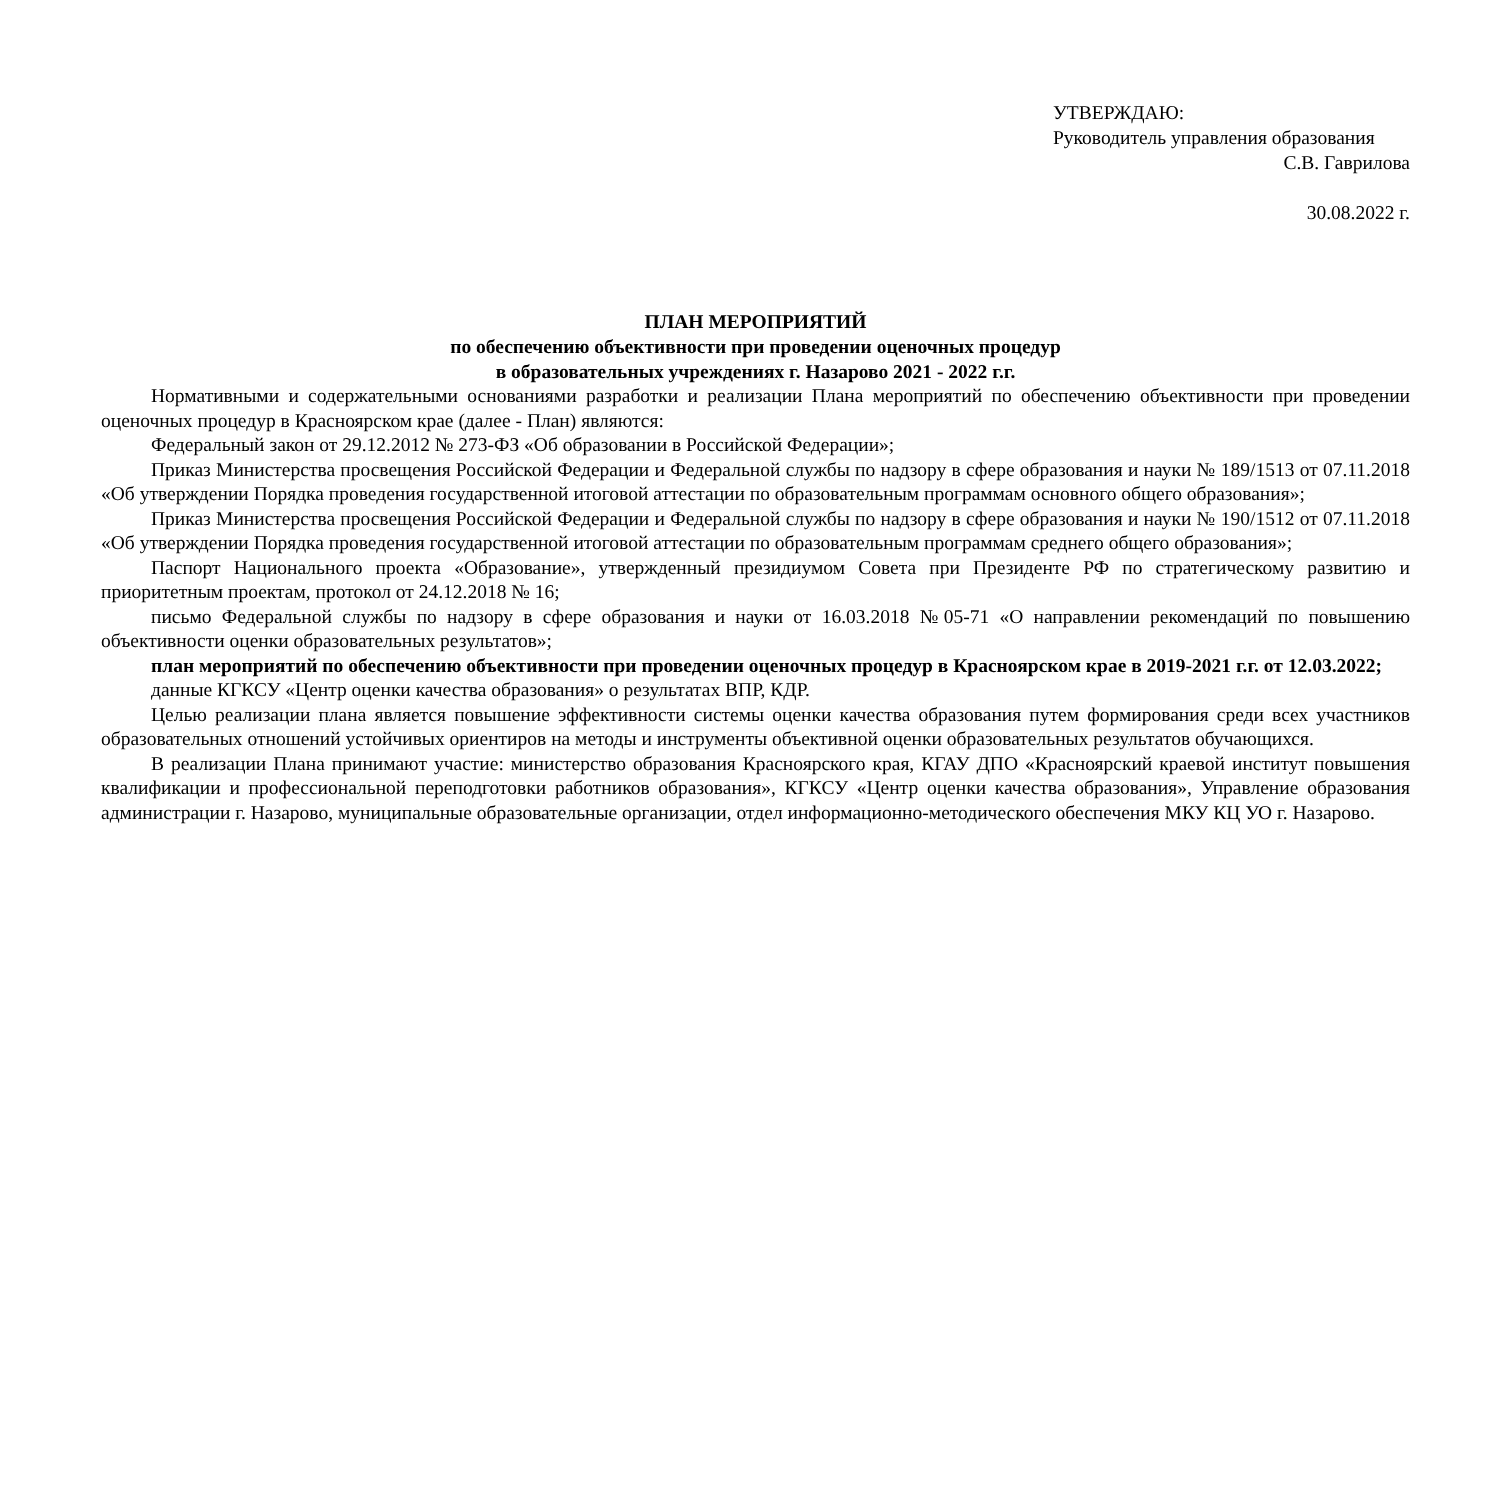УТВЕРЖДАЮ:
Руководитель управления образования
С.В. Гаврилова
30.08.2022 г.
ПЛАН МЕРОПРИЯТИЙ
по обеспечению объективности при проведении оценочных процедур
в образовательных учреждениях г. Назарово 2021 - 2022 г.г.
Нормативными и содержательными основаниями разработки и реализации Плана мероприятий по обеспечению объективности при проведении оценочных процедур в Красноярском крае (далее - План) являются:
Федеральный закон от 29.12.2012 № 273-ФЗ «Об образовании в Российской Федерации»;
Приказ Министерства просвещения Российской Федерации и Федеральной службы по надзору в сфере образования и науки № 189/1513 от 07.11.2018 «Об утверждении Порядка проведения государственной итоговой аттестации по образовательным программам основного общего образования»;
Приказ Министерства просвещения Российской Федерации и Федеральной службы по надзору в сфере образования и науки № 190/1512 от 07.11.2018 «Об утверждении Порядка проведения государственной итоговой аттестации по образовательным программам среднего общего образования»;
Паспорт Национального проекта «Образование», утвержденный президиумом Совета при Президенте РФ по стратегическому развитию и приоритетным проектам, протокол от 24.12.2018 № 16;
письмо Федеральной службы по надзору в сфере образования и науки от 16.03.2018 №05-71 «О направлении рекомендаций по повышению объективности оценки образовательных результатов»;
план мероприятий по обеспечению объективности при проведении оценочных процедур в Красноярском крае в 2019-2021 г.г. от 12.03.2022;
данные КГКСУ «Центр оценки качества образования» о результатах ВПР, КДР.
Целью реализации плана является повышение эффективности системы оценки качества образования путем формирования среди всех участников образовательных отношений устойчивых ориентиров на методы и инструменты объективной оценки образовательных результатов обучающихся.
В реализации Плана принимают участие: министерство образования Красноярского края, КГАУ ДПО «Красноярский краевой институт повышения квалификации и профессиональной переподготовки работников образования», КГКСУ «Центр оценки качества образования», Управление образования администрации г. Назарово, муниципальные образовательные организации, отдел информационно-методического обеспечения МКУ КЦ УО г. Назарово.